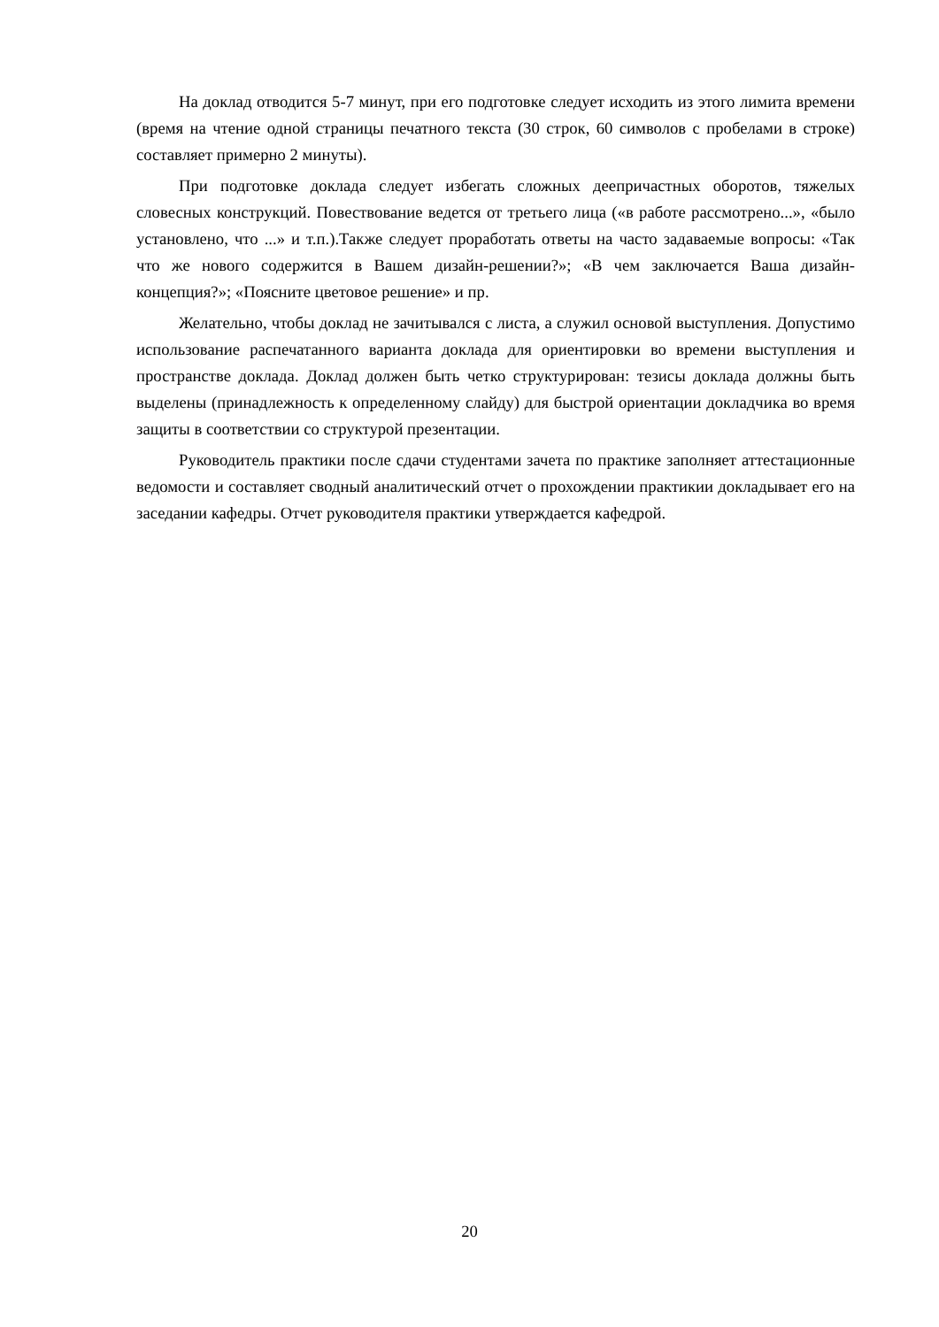На доклад отводится 5-7 минут, при его подготовке следует исходить из этого лимита времени (время на чтение одной страницы печатного текста (30 строк, 60 символов с пробелами в строке) составляет примерно 2 минуты).
При подготовке доклада следует избегать сложных деепричастных оборотов, тяжелых словесных конструкций. Повествование ведется от третьего лица («в работе рассмотрено...», «было установлено, что ...» и т.п.).Также следует проработать ответы на часто задаваемые вопросы: «Так что же нового содержится в Вашем дизайн-решении?»; «В чем заключается Ваша дизайн-концепция?»; «Поясните цветовое решение» и пр.
Желательно, чтобы доклад не зачитывался с листа, а служил основой выступления. Допустимо использование распечатанного варианта доклада для ориентировки во времени выступления и пространстве доклада. Доклад должен быть четко структурирован: тезисы доклада должны быть выделены (принадлежность к определенному слайду) для быстрой ориентации докладчика во время защиты в соответствии со структурой презентации.
Руководитель практики после сдачи студентами зачета по практике заполняет аттестационные ведомости и составляет сводный аналитический отчет о прохождении практикии докладывает его на заседании кафедры. Отчет руководителя практики утверждается кафедрой.
20